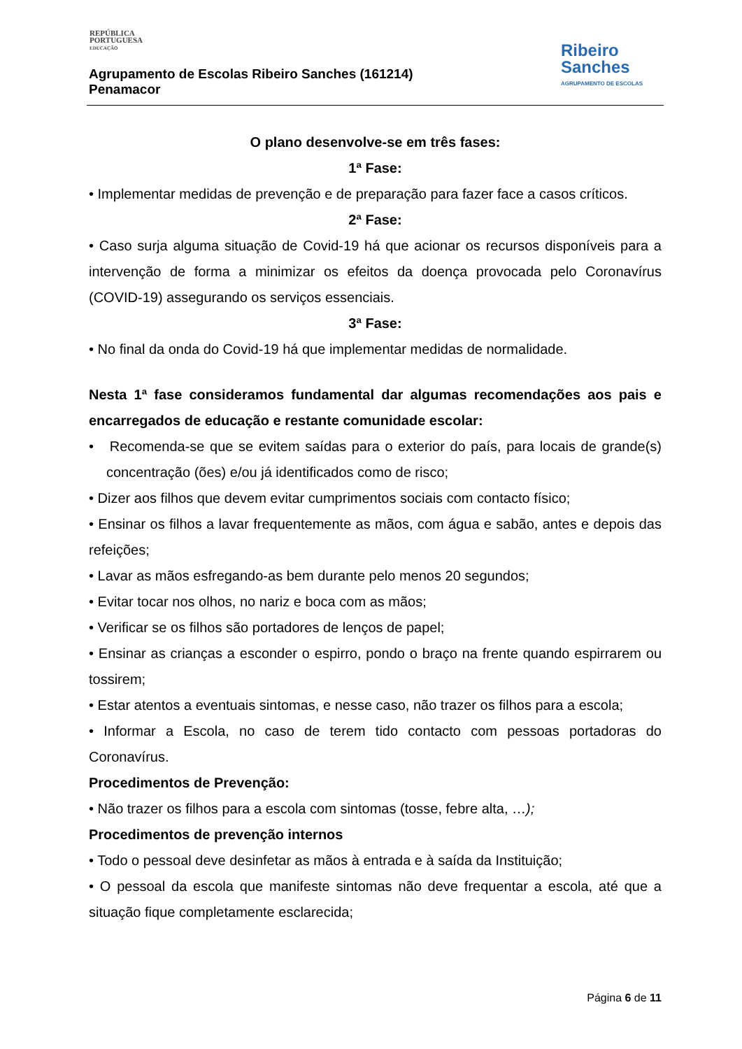REPÚBLICA
PORTUGUESA
EDUCAÇÃO
Agrupamento de Escolas Ribeiro Sanches (161214)
Penamacor
Ribeiro
Sanches
AGRUPAMENTO DE ESCOLAS
O plano desenvolve-se em três fases:
1ª Fase:
• Implementar medidas de prevenção e de preparação para fazer face a casos críticos.
2ª Fase:
• Caso surja alguma situação de Covid-19 há que acionar os recursos disponíveis para a intervenção de forma a minimizar os efeitos da doença provocada pelo Coronavírus (COVID-19) assegurando os serviços essenciais.
3ª Fase:
• No final da onda do Covid-19 há que implementar medidas de normalidade.
Nesta 1ª fase consideramos fundamental dar algumas recomendações aos pais e encarregados de educação e restante comunidade escolar:
• Recomenda-se que se evitem saídas para o exterior do país, para locais de grande(s) concentração (ões) e/ou já identificados como de risco;
• Dizer aos filhos que devem evitar cumprimentos sociais com contacto físico;
• Ensinar os filhos a lavar frequentemente as mãos, com água e sabão, antes e depois das refeições;
• Lavar as mãos esfregando-as bem durante pelo menos 20 segundos;
• Evitar tocar nos olhos, no nariz e boca com as mãos;
• Verificar se os filhos são portadores de lenços de papel;
• Ensinar as crianças a esconder o espirro, pondo o braço na frente quando espirrarem ou tossirem;
• Estar atentos a eventuais sintomas, e nesse caso, não trazer os filhos para a escola;
• Informar a Escola, no caso de terem tido contacto com pessoas portadoras do Coronavírus.
Procedimentos de Prevenção:
• Não trazer os filhos para a escola com sintomas (tosse, febre alta, …);
Procedimentos de prevenção internos
• Todo o pessoal deve desinfetar as mãos à entrada e à saída da Instituição;
• O pessoal da escola que manifeste sintomas não deve frequentar a escola, até que a situação fique completamente esclarecida;
Página 6 de 11